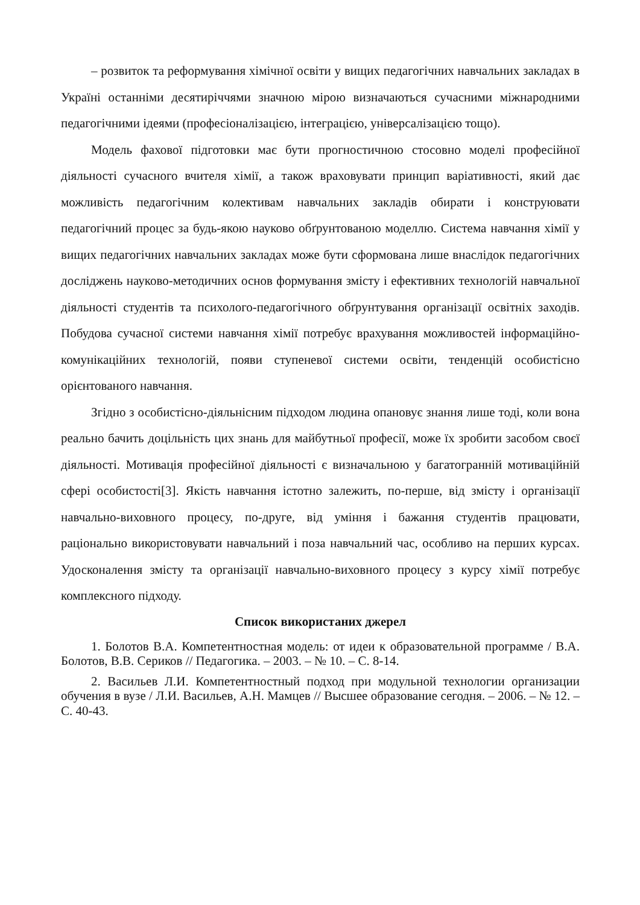– розвиток та реформування хімічної освіти у вищих педагогічних навчальних закладах в Україні останніми десятиріччями значною мірою визначаються сучасними міжнародними педагогічними ідеями (професіоналізацією, інтеграцією, універсалізацією тощо).
Модель фахової підготовки має бути прогностичною стосовно моделі професійної діяльності сучасного вчителя хімії, а також враховувати принцип варіативності, який дає можливість педагогічним колективам навчальних закладів обирати і конструювати педагогічний процес за будь-якою науково обґрунтованою моделлю. Система навчання хімії у вищих педагогічних навчальних закладах може бути сформована лише внаслідок педагогічних досліджень науково-методичних основ формування змісту і ефективних технологій навчальної діяльності студентів та психолого-педагогічного обґрунтування організації освітніх заходів. Побудова сучасної системи навчання хімії потребує врахування можливостей інформаційно-комунікаційних технологій, появи ступеневої системи освіти, тенденцій особистісно орієнтованого навчання.
Згідно з особистісно-діяльнісним підходом людина опановує знання лише тоді, коли вона реально бачить доцільність цих знань для майбутньої професії, може їх зробити засобом своєї діяльності. Мотивація професійної діяльності є визначальною у багатогранній мотиваційній сфері особистості[3]. Якість навчання істотно залежить, по-перше, від змісту і організації навчально-виховного процесу, по-друге, від уміння і бажання студентів працювати, раціонально використовувати навчальний і поза навчальний час, особливо на перших курсах. Удосконалення змісту та організації навчально-виховного процесу з курсу хімії потребує комплексного підходу.
Список використаних джерел
1. Болотов В.А. Компетентностная модель: от идеи к образовательной программе / В.А. Болотов, В.В. Сериков // Педагогика. – 2003. – № 10. – С. 8-14.
2. Васильев Л.И. Компетентностный подход при модульной технологии организации обучения в вузе / Л.И. Васильев, А.Н. Мамцев // Высшее образование сегодня. – 2006. – № 12. – С. 40-43.